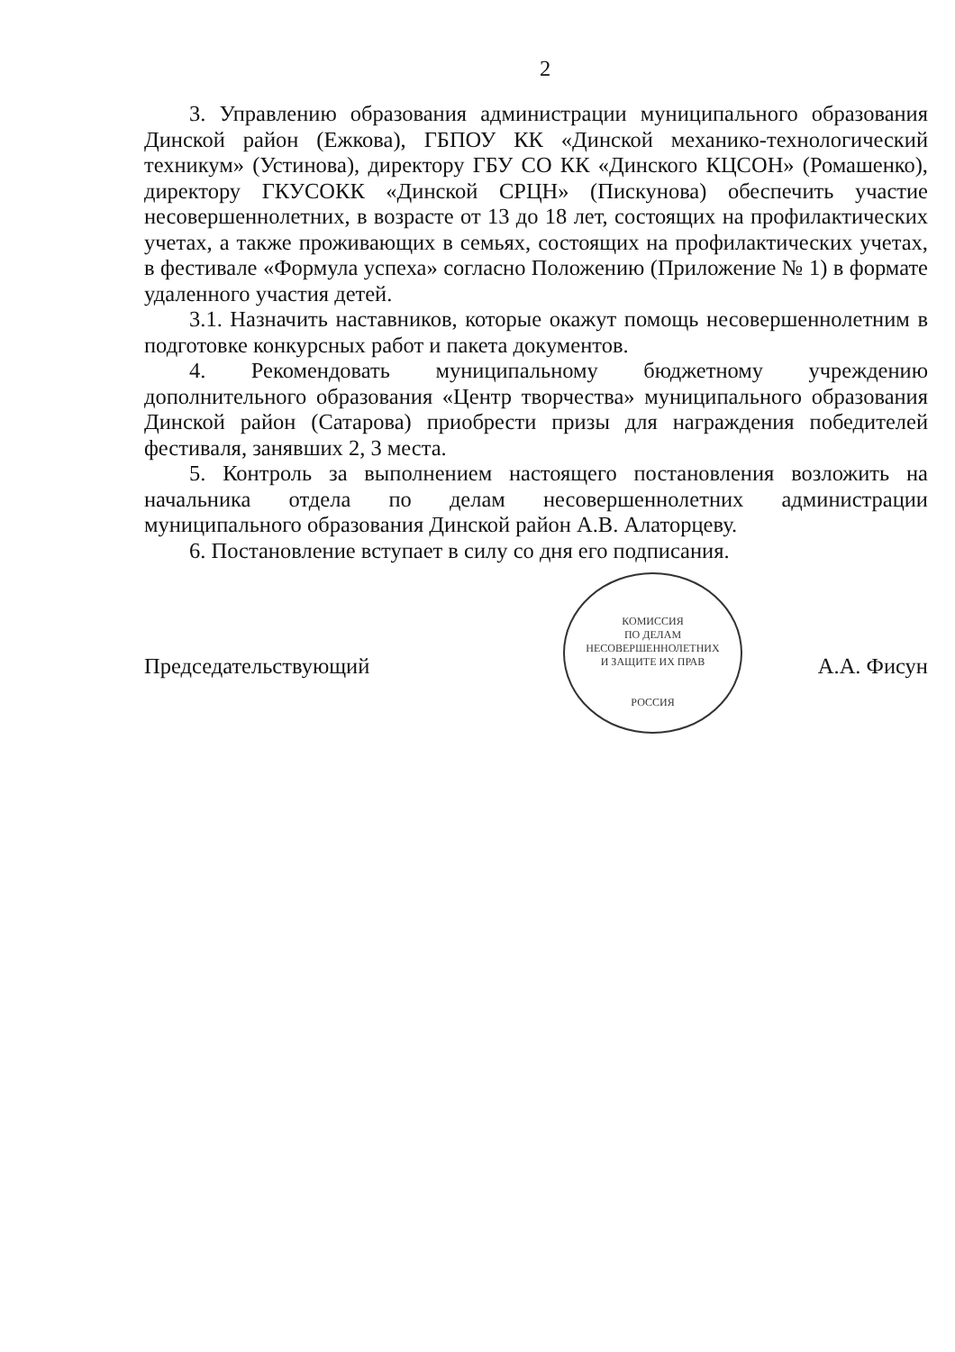2
3. Управлению образования администрации муниципального образования Динской район (Ежкова), ГБПОУ КК «Динской механико-технологический техникум» (Устинова), директору ГБУ СО КК «Динского КЦСОН» (Ромашенко), директору ГКУСОКК «Динской СРЦН» (Пискунова) обеспечить участие несовершеннолетних, в возрасте от 13 до 18 лет, состоящих на профилактических учетах, а также проживающих в семьях, состоящих на профилактических учетах, в фестивале «Формула успеха» согласно Положению (Приложение № 1) в формате удаленного участия детей.
3.1. Назначить наставников, которые окажут помощь несовершеннолетним в подготовке конкурсных работ и пакета документов.
4. Рекомендовать муниципальному бюджетному учреждению дополнительного образования «Центр творчества» муниципального образования Динской район (Сатарова) приобрести призы для награждения победителей фестиваля, занявших 2, 3 места.
5. Контроль за выполнением настоящего постановления возложить на начальника отдела по делам несовершеннолетних администрации муниципального образования Динской район А.В. Алаторцеву.
6. Постановление вступает в силу со дня его подписания.
Председательствующий А.А. Фисун
КОМИССИЯ
ПО ДЕЛАМ
НЕСОВЕРШЕННОЛЕТНИХ
И ЗАЩИТЕ ИХ ПРАВ
РОССИЯ